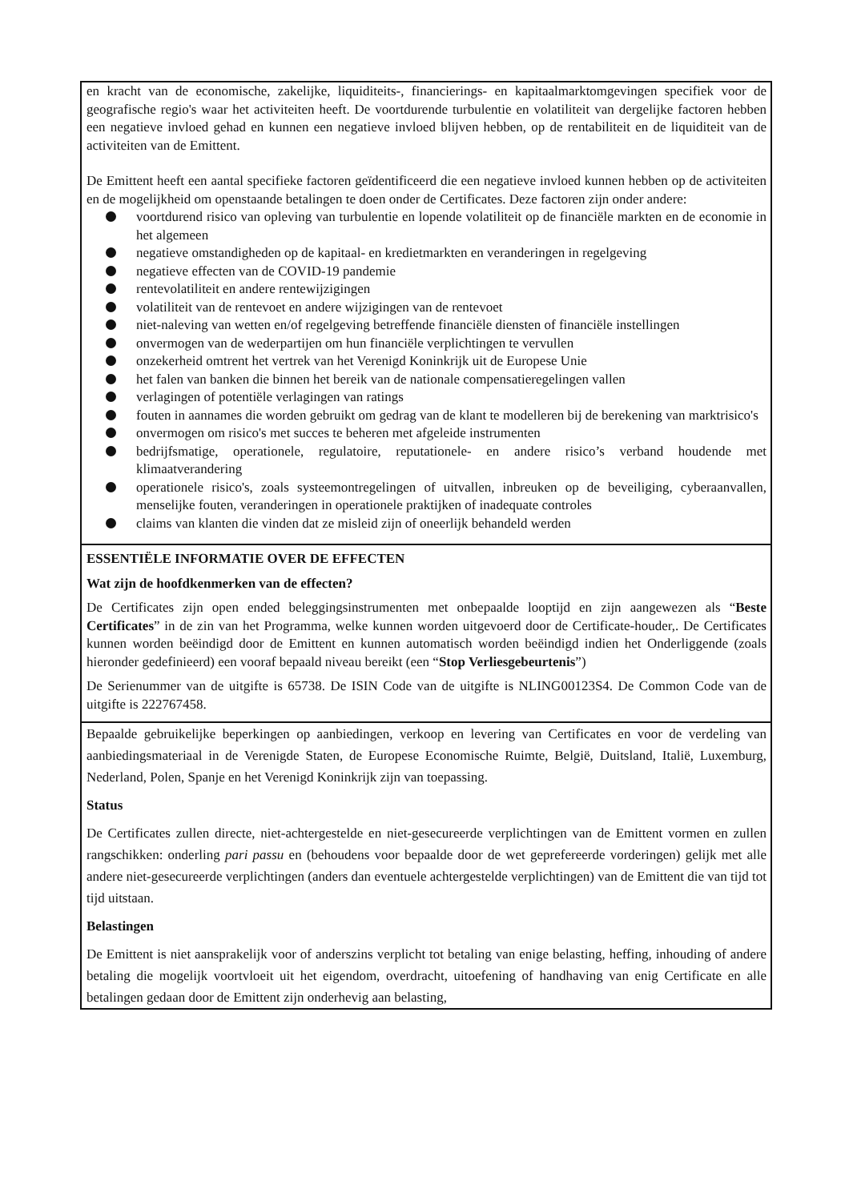| en kracht van de economische, zakelijke, liquiditeits-, financierings- en kapitaalmarktomgevingen specifiek voor de geografische regio's waar het activiteiten heeft. De voortdurende turbulentie en volatiliteit van dergelijke factoren hebben een negatieve invloed gehad en kunnen een negatieve invloed blijven hebben, op de rentabiliteit en de liquiditeit van de activiteiten van de Emittent. De Emittent heeft een aantal specifieke factoren geïdentificeerd die een negatieve invloed kunnen hebben op de activiteiten en de mogelijkheid om openstaande betalingen te doen onder de Certificates. Deze factoren zijn onder andere: voortdurend risico van opleving van turbulentie en lopende volatiliteit op de financiële markten en de economie in het algemeen negatieve omstandigheden op de kapitaal- en kredietmarkten en veranderingen in regelgeving negatieve effecten van de COVID-19 pandemie rentevolatiliteit en andere rentewijzigingen volatiliteit van de rentevoet en andere wijzigingen van de rentevoet niet-naleving van wetten en/of regelgeving betreffende financiële diensten of financiële instellingen onvermogen van de wederpartijen om hun financiële verplichtingen te vervullen onzekerheid omtrent het vertrek van het Verenigd Koninkrijk uit de Europese Unie het falen van banken die binnen het bereik van de nationale compensatieregelingen vallen verlagingen of potentiële verlagingen van ratings fouten in aannames die worden gebruikt om gedrag van de klant te modelleren bij de berekening van marktrisico's onvermogen om risico's met succes te beheren met afgeleide instrumenten bedrijfsmatige, operationele, regulatoire, reputationele- en andere risico’s verband houdende met klimaatverandering operationele risico's, zoals systeemontregelingen of uitvallen, inbreuken op de beveiliging, cyberaanvallen, menselijke fouten, veranderingen in operationele praktijken of inadequate controles claims van klanten die vinden dat ze misleid zijn of oneerlijk behandeld werden |
| ESSENTIËLE INFORMATIE OVER DE EFFECTEN Wat zijn de hoofdkenmerken van de effecten? De Certificates zijn open ended beleggingsinstrumenten met onbepaalde looptijd en zijn aangewezen als “ Beste Certificates ” in de zin van het Programma, welke kunnen worden uitgevoerd door de Certificate-houder,. De Certificates kunnen worden beëindigd door de Emittent en kunnen automatisch worden beëindigd indien het Onderliggende (zoals hieronder gedefinieerd) een vooraf bepaald niveau bereikt (een “ Stop Verliesgebeurtenis ”) De Serienummer van de uitgifte is 65738. De ISIN Code van de uitgifte is NLING00123S4. De Common Code van de uitgifte is 222767458. |
| Bepaalde gebruikelijke beperkingen op aanbiedingen, verkoop en levering van Certificates en voor de verdeling van aanbiedingsmateriaal in de Verenigde Staten, de Europese Economische Ruimte, België, Duitsland, Italië, Luxemburg, Nederland, Polen, Spanje en het Verenigd Koninkrijk zijn van toepassing. Status De Certificates zullen directe, niet-achtergestelde en niet-gesecureerde verplichtingen van de Emittent vormen en zullen rangschikken: onderling pari passu en (behoudens voor bepaalde door de wet geprefereerde vorderingen) gelijk met alle andere niet-gesecureerde verplichtingen (anders dan eventuele achtergestelde verplichtingen) van de Emittent die van tijd tot tijd uitstaan. Belastingen De Emittent is niet aansprakelijk voor of anderszins verplicht tot betaling van enige belasting, heffing, inhouding of andere betaling die mogelijk voortvloeit uit het eigendom, overdracht, uitoefening of handhaving van enig Certificate en alle betalingen gedaan door de Emittent zijn onderhevig aan belasting, |